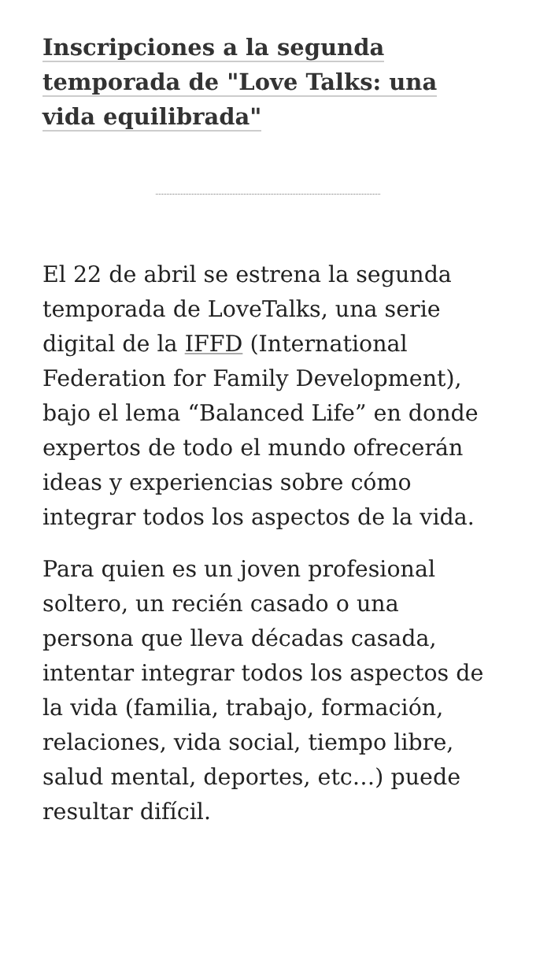Inscripciones a la segunda temporada de "Love Talks: una vida equilibrada"
El 22 de abril se estrena la segunda temporada de LoveTalks, una serie digital de la IFFD (International Federation for Family Development), bajo el lema “Balanced Life” en donde expertos de todo el mundo ofrecerán ideas y experiencias sobre cómo integrar todos los aspectos de la vida.
Para quien es un joven profesional soltero, un recién casado o una persona que lleva décadas casada, intentar integrar todos los aspectos de la vida (familia, trabajo, formación, relaciones, vida social, tiempo libre, salud mental, deportes, etc…) puede resultar difícil.